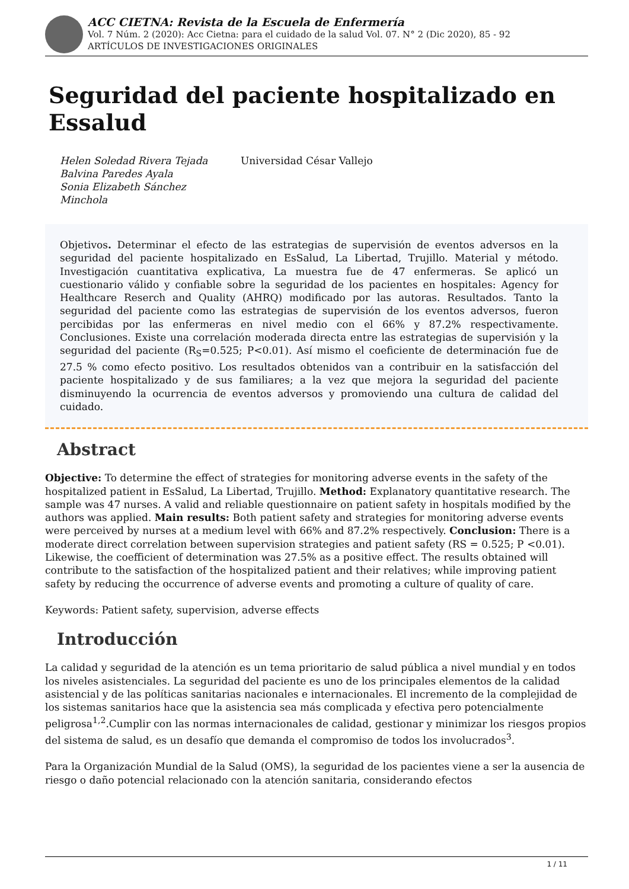ACC CIETNA: Revista de la Escuela de Enfermería
Vol. 7 Núm. 2 (2020): Acc Cietna: para el cuidado de la salud Vol. 07. N° 2 (Dic 2020), 85 - 92
ARTÍCULOS DE INVESTIGACIONES ORIGINALES
Seguridad del paciente hospitalizado en Essalud
Helen Soledad Rivera Tejada
Balvina Paredes Ayala
Sonia Elizabeth Sánchez
Minchola
Universidad César Vallejo
Objetivos. Determinar el efecto de las estrategias de supervisión de eventos adversos en la seguridad del paciente hospitalizado en EsSalud, La Libertad, Trujillo. Material y método. Investigación cuantitativa explicativa, La muestra fue de 47 enfermeras. Se aplicó un cuestionario válido y confiable sobre la seguridad de los pacientes en hospitales: Agency for Healthcare Reserch and Quality (AHRQ) modificado por las autoras. Resultados. Tanto la seguridad del paciente como las estrategias de supervisión de los eventos adversos, fueron percibidas por las enfermeras en nivel medio con el 66% y 87.2% respectivamente. Conclusiones. Existe una correlación moderada directa entre las estrategias de supervisión y la seguridad del paciente (R<sub>S</sub>=0.525; P<0.01). Así mismo el coeficiente de determinación fue de 27.5 % como efecto positivo. Los resultados obtenidos van a contribuir en la satisfacción del paciente hospitalizado y de sus familiares; a la vez que mejora la seguridad del paciente disminuyendo la ocurrencia de eventos adversos y promoviendo una cultura de calidad del cuidado.
Abstract
Objective: To determine the effect of strategies for monitoring adverse events in the safety of the hospitalized patient in EsSalud, La Libertad, Trujillo. Method: Explanatory quantitative research. The sample was 47 nurses. A valid and reliable questionnaire on patient safety in hospitals modified by the authors was applied. Main results: Both patient safety and strategies for monitoring adverse events were perceived by nurses at a medium level with 66% and 87.2% respectively. Conclusion: There is a moderate direct correlation between supervision strategies and patient safety (RS = 0.525; P <0.01). Likewise, the coefficient of determination was 27.5% as a positive effect. The results obtained will contribute to the satisfaction of the hospitalized patient and their relatives; while improving patient safety by reducing the occurrence of adverse events and promoting a culture of quality of care.
Keywords: Patient safety, supervision, adverse effects
Introducción
La calidad y seguridad de la atención es un tema prioritario de salud pública a nivel mundial y en todos los niveles asistenciales. La seguridad del paciente es uno de los principales elementos de la calidad asistencial y de las políticas sanitarias nacionales e internacionales. El incremento de la complejidad de los sistemas sanitarios hace que la asistencia sea más complicada y efectiva pero potencialmente peligrosa<sup>1,2</sup>.Cumplir con las normas internacionales de calidad, gestionar y minimizar los riesgos propios del sistema de salud, es un desafío que demanda el compromiso de todos los involucrados<sup>3</sup>.
Para la Organización Mundial de la Salud (OMS), la seguridad de los pacientes viene a ser la ausencia de riesgo o daño potencial relacionado con la atención sanitaria, considerando efectos
1 / 11